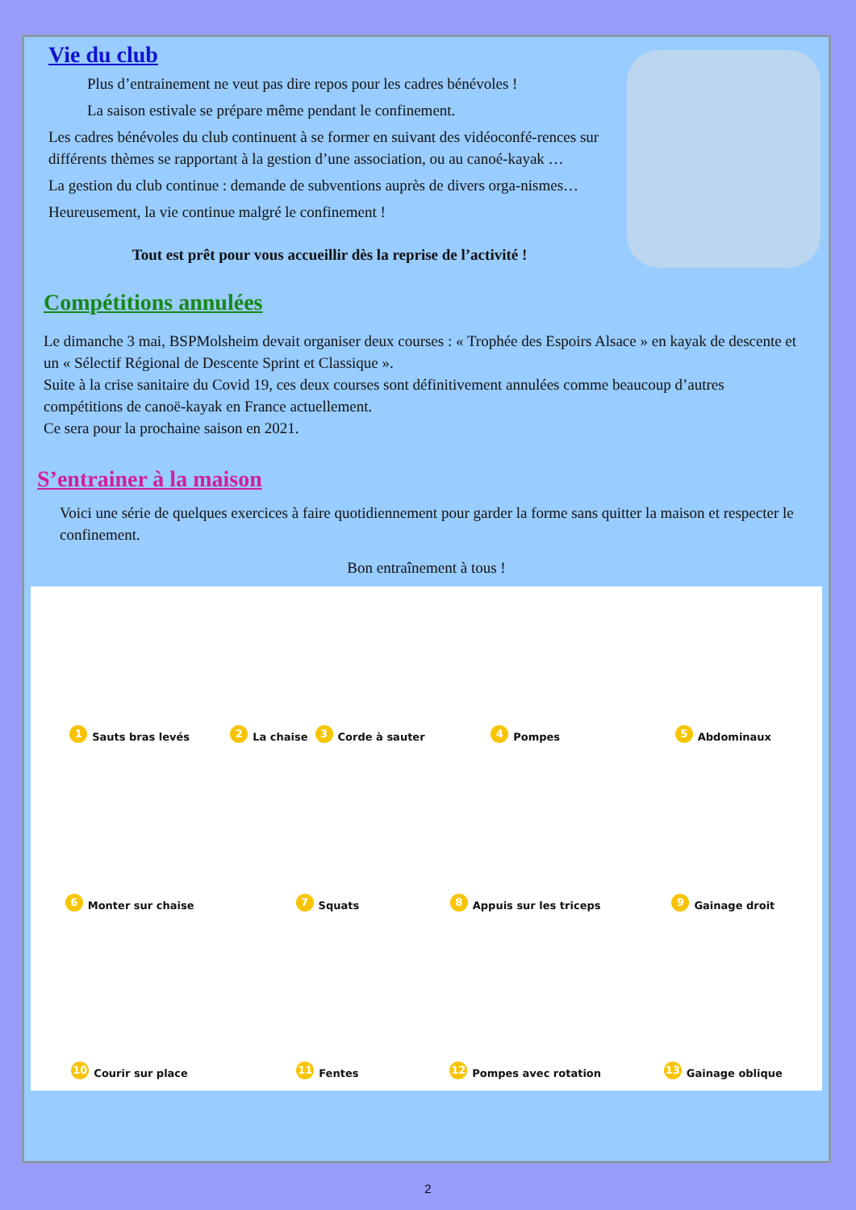Vie du club
Plus d’entrainement ne veut pas dire repos pour les cadres bénévoles !
La saison estivale se prépare même pendant le confinement.
Les cadres bénévoles du club continuent à se former en suivant des vidéoconfé-rences sur différents thèmes se rapportant à la gestion d’une association, ou au canoé-kayak …
La gestion du club continue : demande de subventions auprès de divers orga-nismes…
Heureusement, la vie continue malgré le confinement !
Tout est prêt pour vous accueillir dès la reprise de l’activité !
Compétitions annulées
Le dimanche 3 mai, BSPMolsheim devait organiser deux courses : « Trophée des Espoirs Alsace » en kayak de descente et un « Sélectif Régional de Descente Sprint et Classique ».
Suite à la crise sanitaire du Covid 19, ces deux courses sont définitivement annulées comme beaucoup d’autres compétitions de canoë-kayak en France actuellement.
Ce sera pour la prochaine saison en 2021.
S’entrainer à la maison
Voici une série de quelques exercices à faire quotidiennement pour garder la forme sans quitter la maison et respecter le confinement.
Bon entraînement à tous !
1 Sauts bras levés
2 La chaise 3 Corde à sauter
4 Pompes
5 Abdominaux
6 Monter sur chaise
7 Squats
8 Appuis sur les triceps
9 Gainage droit
10 Courir sur place
11 Fentes
12 Pompes avec rotation
13 Gainage oblique
2